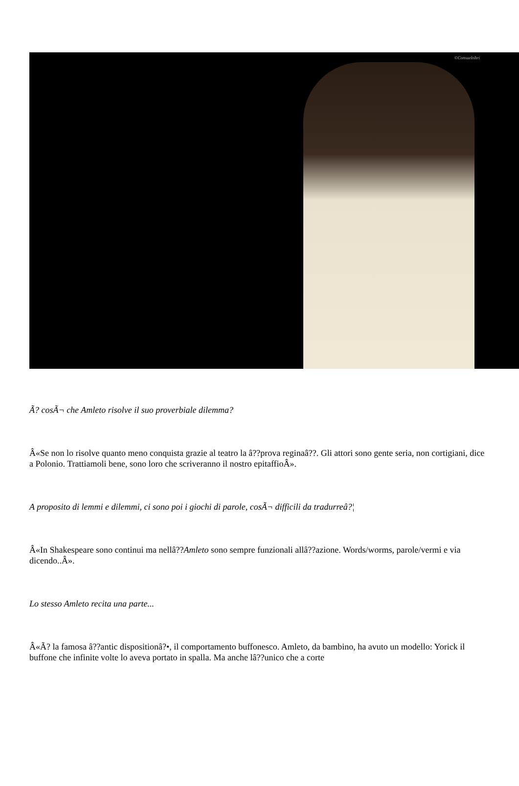©ConsueloItri
Ã? cosÃ¬ che Amleto risolve il suo proverbiale dilemma?
Â«Se non lo risolve quanto meno conquista grazie al teatro la â??prova reginaâ??. Gli attori sono gente seria, non cortigiani, dice a Polonio. Trattiamoli bene, sono loro che scriveranno il nostro epitaffioÂ».
A proposito di lemmi e dilemmi, ci sono poi i giochi di parole, cosÃ¬ difficili da tradurreâ?¦
Â«In Shakespeare sono continui ma nellâ??Amleto sono sempre funzionali allâ??azione. Words/worms, parole/vermi e via dicendo..Â».
Lo stesso Amleto recita una parte...
Â«Ã? la famosa â??antic dispositionâ?•, il comportamento buffonesco. Amleto, da bambino, ha avuto un modello: Yorick il buffone che infinite volte lo aveva portato in spalla. Ma anche lâ??unico che a corte